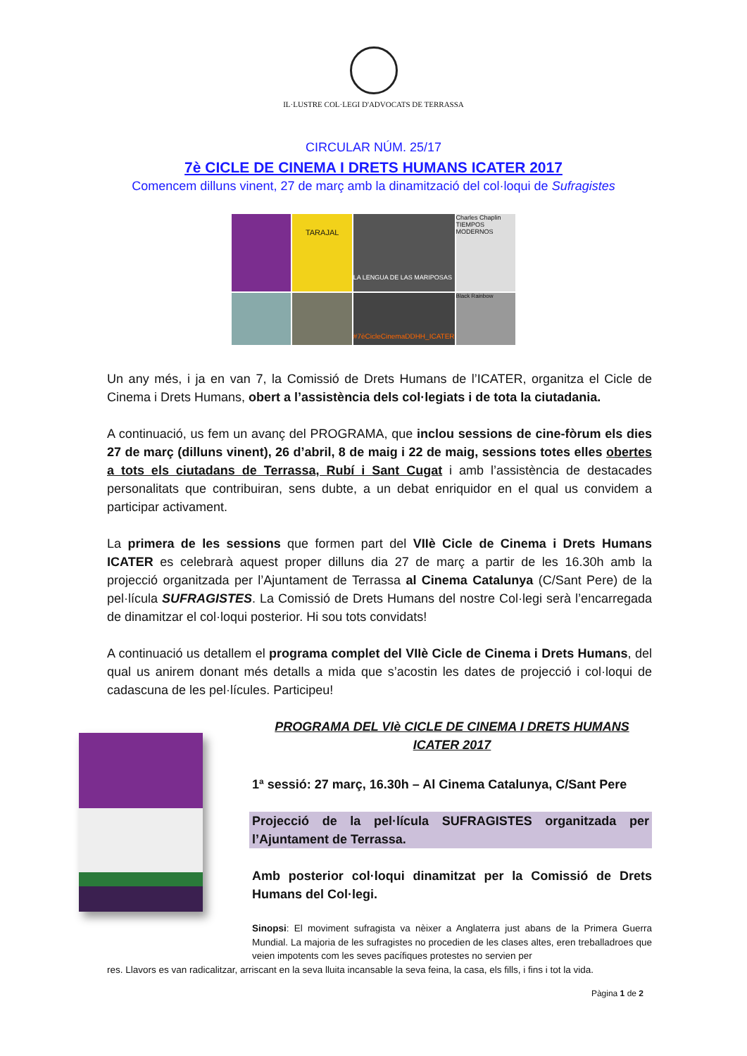IL·LUSTRE COL·LEGI D'ADVOCATS DE TERRASSA
CIRCULAR NÚM. 25/17
7è CICLE DE CINEMA I DRETS HUMANS ICATER 2017
Comencem dilluns vinent, 27 de març amb la dinamització del col·loqui de Sufragistes
TARAJAL
LA LENGUA DE LAS MARIPOSAS
Charles Chaplin TIEMPOS MODERNOS
#7èCicleCinemaDDHH_ICATER
Black Rainbow
Un any més, i ja en van 7, la Comissió de Drets Humans de l’ICATER, organitza el Cicle de Cinema i Drets Humans, obert a l’assistència dels col·legiats i de tota la ciutadania.
A continuació, us fem un avanç del PROGRAMA, que inclou sessions de cine-fòrum els dies 27 de març (dilluns vinent), 26 d’abril, 8 de maig i 22 de maig, sessions totes elles obertes a tots els ciutadans de Terrassa, Rubí i Sant Cugat i amb l’assistència de destacades personalitats que contribuiran, sens dubte, a un debat enriquidor en el qual us convidem a participar activament.
La primera de les sessions que formen part del VIIè Cicle de Cinema i Drets Humans ICATER es celebrarà aquest proper dilluns dia 27 de març a partir de les 16.30h amb la projecció organitzada per l’Ajuntament de Terrassa al Cinema Catalunya (C/Sant Pere) de la pel·lícula SUFRAGISTES. La Comissió de Drets Humans del nostre Col·legi serà l’encarregada de dinamitzar el col·loqui posterior. Hi sou tots convidats!
A continuació us detallem el programa complet del VIIè Cicle de Cinema i Drets Humans, del qual us anirem donant més detalls a mida que s’acostin les dates de projecció i col·loqui de cadascuna de les pel·lícules. Participeu!
PROGRAMA DEL VIè CICLE DE CINEMA I DRETS HUMANS
ICATER 2017
1ª sessió: 27 març, 16.30h – Al Cinema Catalunya, C/Sant Pere
Projecció de la pel·lícula SUFRAGISTES organitzada per l’Ajuntament de Terrassa.
Amb posterior col·loqui dinamitzat per la Comissió de Drets Humans del Col·legi.
Sinopsi: El moviment sufragista va nèixer a Anglaterra just abans de la Primera Guerra Mundial. La majoria de les sufragistes no procedien de les clases altes, eren treballadroes que veien impotents com les seves pacífiques protestes no servien per
res. Llavors es van radicalitzar, arriscant en la seva lluita incansable la seva feina, la casa, els fills, i fins i tot la vida.
Pàgina 1 de 2